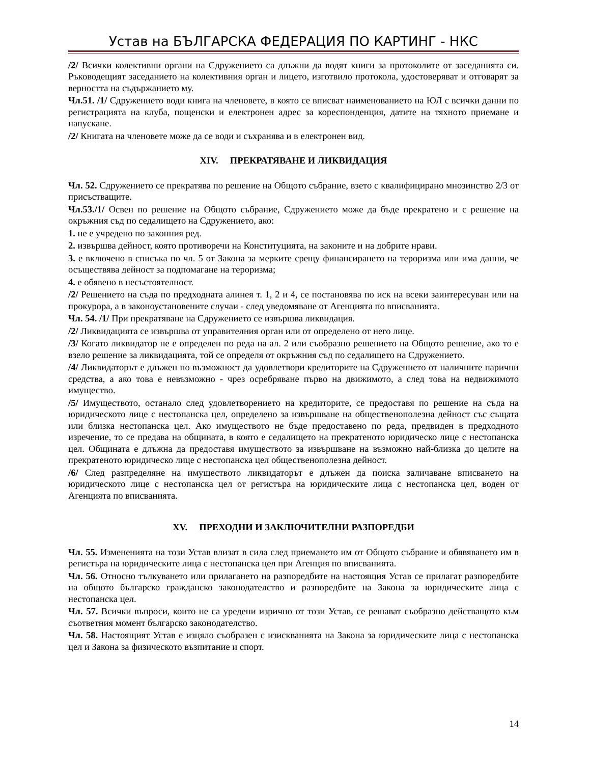Устав на БЪЛГАРСКА ФЕДЕРАЦИЯ ПО КАРТИНГ - НКС
/2/ Всички колективни органи на Сдружението са длъжни да водят книги за протоколите от заседанията си. Ръководещият заседанието на колективния орган и лицето, изготвило протокола, удостоверяват и отговарят за верността на съдържанието му.
Чл.51. /1/ Сдружението води книга на членовете, в която се вписват наименованието на ЮЛ с всички данни по регистрацията на клуба, пощенски и електронен адрес за кореспонденция, датите на тяхното приемане и напускане.
/2/ Книгата на членовете може да се води и съхранява и в електронен вид.
XIV. ПРЕКРАТЯВАНЕ И ЛИКВИДАЦИЯ
Чл. 52. Сдружението се прекратява по решение на Общото събрание, взето с квалифицирано мнозинство 2/3 от присъстващите.
Чл.53./1/ Освен по решение на Общото събрание, Сдружението може да бъде прекратено и с решение на окръжния съд по седалището на Сдружението, ако:
1. не е учредено по законния ред.
2. извършва дейност, която противоречи на Конституцията, на законите и на добрите нрави.
3. е включено в списъка по чл. 5 от Закона за мерките срещу финансирането на тероризма или има данни, че осъществява дейност за подпомагане на тероризма;
4. е обявено в несъстоятелност.
/2/ Решението на съда по предходната алинея т. 1, 2 и 4, се постановява по иск на всеки заинтересуван или на прокурора, а в законоустановените случаи - след уведомяване от Агенцията по вписванията.
Чл. 54. /1/ При прекратяване на Сдружението се извършва ликвидация.
/2/ Ликвидацията се извършва от управителния орган или от определено от него лице.
/3/ Когато ликвидатор не е определен по реда на ал. 2 или съобразно решението на Общото решение, ако то е взело решение за ликвидацията, той се определя от окръжния съд по седалището на Сдружението.
/4/ Ликвидаторът е длъжен по възможност да удовлетвори кредиторите на Сдружението от наличните парични средства, а ако това е невъзможно - чрез осребряване първо на движимото, а след това на недвижимото имущество.
/5/ Имуществото, останало след удовлетворението на кредиторите, се предоставя по решение на съда на юридическото лице с нестопанска цел, определено за извършване на общественополезна дейност със същата или близка нестопанска цел. Ако имуществото не бъде предоставено по реда, предвиден в предходното изречение, то се предава на общината, в която е седалището на прекратеното юридическо лице с нестопанска цел. Общината е длъжна да предоставя имуществото за извършване на възможно най-близка до целите на прекратеното юридическо лице с нестопанска цел общественополезна дейност.
/6/ След разпределяне на имуществото ликвидаторът е длъжен да поиска заличаване вписването на юридическото лице с нестопанска цел от регистъра на юридическите лица с нестопанска цел, воден от Агенцията по вписванията.
XV. ПРЕХОДНИ И ЗАКЛЮЧИТЕЛНИ РАЗПОРЕДБИ
Чл. 55. Измененията на този Устав влизат в сила след приемането им от Общото събрание и обявяването им в регистъра на юридическите лица с нестопанска цел при Агенция по вписванията.
Чл. 56. Относно тълкуването или прилагането на разпоредбите на настоящия Устав се прилагат разпоредбите на общото българско гражданско законодателство и разпоредбите на Закона за юридическите лица с нестопанска цел.
Чл. 57. Всички въпроси, които не са уредени изрично от този Устав, се решават съобразно действащото към съответния момент българско законодателство.
Чл. 58. Настоящият Устав е изцяло съобразен с изискванията на Закона за юридическите лица с нестопанска цел и Закона за физическото възпитание и спорт.
14